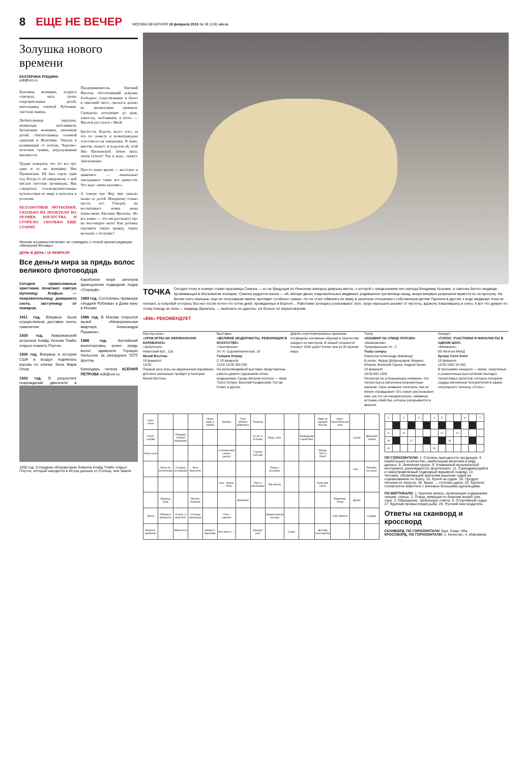8 ЕЩЕ НЕ ВЕЧЕР МОСКВА ВЕЧЕРНЯЯ 18 февраля 2015 № 28 (126) vm.ru
Золушка нового времени
ЕКАТЕРИНА РОЩИНА
edit@vm.ru
Красивая женщина, подруга олигарха, мать троих очаровательных детей, жительница элитной Рублевки, светская львица.
Любительница пирушек, меняющая любовников; брошенная женщина, лишенная детей; обитательница съемной однушки в Жулебине. Умерла в реанимации от побоев. Черепно-мозговая травма, изуродованная внешность.
Трудно поверить, что это все про одну и ту же женщину. Яна Прежевская. Ей был сорок один год. Когда-то ей завидовали, о ней писали светские хроникеры, Яна совершала головокружительные путешествия по миру и купалась в роскоши.
БЕЗЗАБОТНЫЕ МОТЫЛЬКИ, СКОЛЬКО ИХ ПОЛЕТЕЛО НА ОГОНЕК БОГАТСТВА. И СГОРЕЛО. СКОЛЬКО ЕЩЕ СГОРИТ
Предприниматель Евгений Фролов, обеспечивший девушке безбедное существование и билет в «высший свет», оказался далеко не прекрасным принцем. Скандалы, доходящие до драк, алкоголь, любовники; в итоге — Фролов расстался с Яной.
Кротости. Короче, всего того, за что по сюжету и вознаграждена золотоволосая замарашка. Я знаю, многие скажут: и поделом ей, этой Яне Прежевской. Зачем пила, зачем гуляла? Так и надо, скажут. Закономерно.
Просто наше время — жестокое и циничное — изначально закладывает такие вот ценности. Что надо «жить красиво».
А говоря про Яну, мне ужасно жалко ее детей. Младшему только шесть лет. Говорят, их воспитывает новая жена бизнесмена Евгения Фролова. Но все равно — что им расскажут про их настоящую мать? Как ребенку пережить такую правду, такую несказку о Золушке?
Мнение колумнистов может не совпадать с точкой зрения редакции «Вечерней Москвы»
ДЕНЬ В ДЕНЬ / 18 ФЕВРАЛЯ
Все деньги мира за прядь волос великого флотоводца
Сегодня православные христиане почитают святую мученицу Агафью — покровительницу домашнего скота, заступницу от пожаров.
1911 год. Впервые была осуществлена доставка почты самолетом.
1930 год. Американский астроном Клайд Уильям Томбо открыл планету Плутон.
1930 год. Впервые в истории США в воздух поднялась корова по кличке Элли Фарм Олли.
1942 год. В результате повреждений двигателя в Карибском море затонула французская подводная лодка «Сюркуф».
1969 год. Состоялась премьера «Андрея Рублева» в Доме кино в Москве.
1986 год. В Москве открылся музей «Мемориальная квартира Александра Пушкина».
1988 год. Английский книготорговец купил прядь волос адмирала Горацио Нельсона за рекордные 5575 фунтов.
Календарь читала КСЕНИЯ ПЕТРОВА edit@vm.ru
1930 год. Сотрудник обсерватории Ловелла Клайд Томбо открыл Плутон, который находится в 40 раз дальше от Солнца, чем Земля.
ТОЧКА Сегодня точку в номере ставит красавица Симона — но не бредущая по Рижскому взморью девушка мечты, о которой с придыханием пел некогда Владимир Кузьмин, а самочка белого медведя, проживающая в Московском зоопарке. Симона радуется жизни — ей, матери двоих очаровательных медвежат, родившихся три месяца назад, вчера впервые разрешили вывести их на прогулку. На белом снегу малыши, еще не получившие имени, выглядят особенно чумазо. Но не стоит обвинять их маму в халатном отношении к собственным детям! Причина в другом: к воде медвежат пока не пускают, а попробуй ототрись без нее после почти что сотни дней, проведенных в берлоге... Работники зоопарка успокаивают: мол, скоро малышня засияет от чистоты, вдоволь повалявшись в снегу. А вот что думает по этому поводу их папа — медведь Врангель, — выяснить не удалось: уж больно он неразговорчив.
«ВМ» РЕКОМЕНДУЕТ
Мастер-класс
«УРОК ИГРЫ НА АФРИКАНСКИХ БАРАБАНАХ»
«Арбатская»
Никитский бул., 12а
Музей Востока
18 февраля
19:30
Первый урок игры на африканских барабанах для всех желающих пройдет в лектории Музея Востока.
Выставка
«ВЕЛИКИЕ МОДЕРНИСТЫ. РЕВОЛЮЦИЯ В ИСКУССТВЕ»
«Чкаловская»
Ул. Н. Сыромятническая, 10
Галерея Artplay
С 18 февраля
12:00 19:00 300 550
На мультимедийной выставке представлены работы девяти художников эпохи модернизма. Среди авторов полотен — Анри Тулуз-Лотрек, Василий Кандинский, Густав Климт и другие.
Девять короткометражных фильмов посвящены основным образам в творчестве каждого из мастеров. В общей сложности покажут 1000 работ более чем из 20 музеев мира.
Театр
«КОШМАР НА УЛИЦЕ ЛУРСИН»
«Маяковская»
Триумфальная пл., 2
Театр сатиры
Режиссер Александр Ширвиндт
В ролях: Федор Добронравов, Марина Ильина, Валерий Гурьев, Андрей Зенин
18 февраля
19:00 600 1500
Несмотря на устрашающее название, эта легкая пьеса наполнена искрометным юмором. Свое название спектакль тем не менее оправдывает. Его сюжет рассказывает нам, как это ни парадоксально, забавную историю убийства, которое раскрывается в финале.
Концерт
«ГОЛОС. УЧАСТНИКИ И ФИНАЛИСТЫ В ОДНОМ ШОУ»
«Мякинино»
65–66-й км МКАД
Крокус Сити Холл
18 февраля
19:00 1000 15 000
В программе концерта — яркие, энергичные и романтичные выступления молодых талантливых артистов, которые покорили сердца миллионов телезрителей в эфире популярного телешоу «Голос».
| Свет, стена | | | | Орган разм. у грибов | Невежа | Тело убитого животного | Таиланд | | | | Один из народов России | Амер. баскетбольная лига | | |
| Спорт. снаряд | | Продажа готовой продукции | | | | | И г-во, и острова | Разд. союз | | Приведение в действие | | | Сухов | Дворовая собака |
| Жена сына | | | | | «Сатанинские стихи» (автор) | | 7 футов под ним | | | | Между "ОН" и "ОНО" | | | |
| | Богач по восточному | Столица на Кавказе | Яхта Врунгеля | | | | | Птица с хохолком | | | | | Али-... | Реплика на сцене |
| | | | | | Она - Маша, ... - Петя | | Порт в Австралии | Тип вагона | | | Корм для скота | | | |
| | Единица силы | | Житель Назрани | | | Вербовка | | | | | | Водоплав. птица | Дрожь | |
| Эпоха | Яблоки и прянность | И нота, и вертолет | Столица Никарагуа | | Отеч. самолет | | | Элементарная частица | | | | Сорт фаянса | | Скрида |
| Фильм К. Шаброля | | Взяться за ... | | Фильм А. Куросавы | Это просто ...! | | Изучает рыб | | Ссуда | | Детский конструктор | | | |
| 1 | | 2 | | 3 | | 4 | 5 | | | 6 | | 7 |
| 9 | | 10 | | | | | 11 | | 12 | | | |
| 16 | | | 17 | | | | | 18 | | | | |
| 31 | | | | | | 32 | | | | | | |
ПО ГОРИЗОНТАЛИ: 1. Степень пригодности продукции. 4. Наибольшее количество, наибольшая величина в ряду данных. 8. Земляная груша. 9. Клавишный музыкальный инструмент, разновидность фортепьяно. 11. Самодвижущийся и самоуправляемый подводный взрывной снаряд. 13. Человек, объявляющий зрителям решение судей на соревнованиях по боксу. 16. Кухня на судне. 18. Продукт питания из творога. 30. Ваше ..., госпожа удача. 32. Крупное головоногое животное с восемью большими щупальцами.
ПО ВЕРТИКАЛИ: 1. Краткая запись, излагающая содержание лекции, статьи. 2. Птица, живущая по берегам морей, рек, озер. 3. Обращение, требующее ответа. 5. Спортивный судья. 27. Крупная промысловая рыба. 29. Русский книгоиздатель.
Ответы на сканворд и кроссворд
СКАНВОРД. ПО ГОРИЗОНТАЛИ: Бра. Сиам. Нба. КРОССВОРД. ПО ГОРИЗОНТАЛИ: 1. Качество. 4. Максимум.